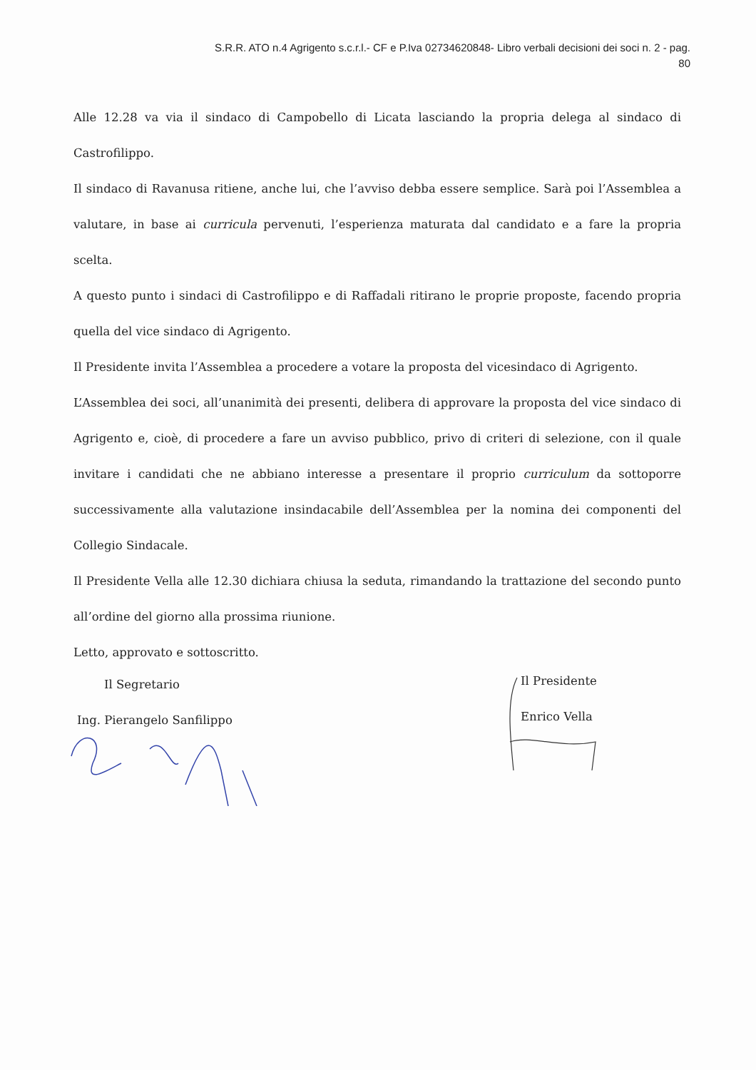S.R.R. ATO n.4 Agrigento s.c.r.l.- CF e P.Iva 02734620848- Libro verbali decisioni dei soci n. 2 - pag.
80
Alle 12.28 va via il sindaco di Campobello di Licata lasciando la propria delega al sindaco di Castrofilippo.
Il sindaco di Ravanusa ritiene, anche lui, che l’avviso debba essere semplice. Sarà poi l’Assemblea a valutare, in base ai curricula pervenuti, l’esperienza maturata dal candidato e a fare la propria scelta.
A questo punto i sindaci di Castrofilippo e di Raffadali ritirano le proprie proposte, facendo propria quella del vice sindaco di Agrigento.
Il Presidente invita l’Assemblea a procedere a votare la proposta del vicesindaco di Agrigento.
L’Assemblea dei soci, all’unanimità dei presenti, delibera di approvare la proposta del vice sindaco di Agrigento e, cioè, di procedere a fare un avviso pubblico, privo di criteri di selezione, con il quale invitare i candidati che ne abbiano interesse a presentare il proprio curriculum da sottoporre successivamente alla valutazione insindacabile dell’Assemblea per la nomina dei componenti del Collegio Sindacale.
Il Presidente Vella alle 12.30 dichiara chiusa la seduta, rimandando la trattazione del secondo punto all’ordine del giorno alla prossima riunione.
Letto, approvato e sottoscritto.
Il Segretario
Ing. Pierangelo Sanfilippo
Il Presidente
Enrico Vella